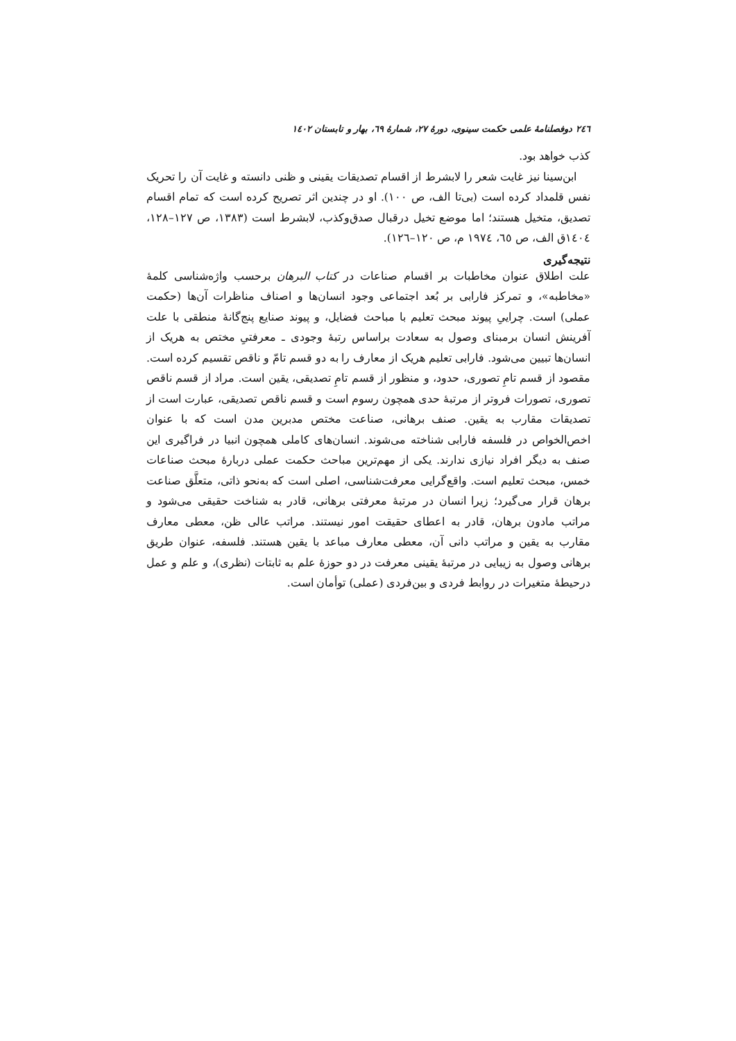٢٤٦ دوفصلنامهٔ علمی حکمت سینوی، دورهٔ ٢٧، شمارهٔ ٦٩، بهار و تابستان ١٤٠٢
کذب خواهد بود.
ابن‌سینا نیز غایت شعر را لابشرط از اقسام تصدیقات یقینی و ظنی دانسته و غایت آن را تحریک نفس قلمداد کرده است (بی‌تا الف، ص ١٠٠). او در چندین اثر تصریح کرده است که تمام اقسام تصدیق، متخیل هستند؛ اما موضع تخیل درقبال صدق‌وکذب، لابشرط است (١٣٨٣، ص ١٢٧–١٢٨، ١٤٠٤ق الف، ص ٦٥، ١٩٧٤ م، ص ١٢٠–١٢٦).
نتیجه‌گیری
علت اطلاق عنوان مخاطبات بر اقسام صناعات در کتاب البرهان برحسب واژه‌شناسی کلمهٔ «مخاطبه»، و تمرکز فارابی بر بُعد اجتماعی وجود انسان‌ها و اصناف مناظرات آن‌ها (حکمت عملی) است. چراییِ پیوند مبحث تعلیم با مباحث فضایل، و پیوند صنایع پنج‌گانهٔ منطقی با علت آفرینش انسان برمبنای وصول به سعادت براساس رتبهٔ وجودی ـ معرفتیِ مختص به هریک از انسان‌ها تبیین می‌شود. فارابی تعلیم هریک از معارف را به دو قسم تامّ و ناقص تقسیم کرده است. مقصود از قسم تامِ تصوری، حدود، و منظور از قسم تامِ تصدیقی، یقین است. مراد از قسم ناقص تصوری، تصورات فروتر از مرتبهٔ حدی همچون رسوم است و قسم ناقص تصدیقی، عبارت است از تصدیقات مقارب به یقین. صنف برهانی، صناعت مختص مدبرین مدن است که با عنوان اخص‌الخواص در فلسفه فارابی شناخته می‌شوند. انسان‌های کاملی همچون انبیا در فراگیری این صنف به دیگر افراد نیازی ندارند. یکی از مهم‌ترین مباحث حکمت عملی دربارهٔ مبحث صناعات خمس، مبحث تعلیم است. واقع‌گرایی معرفت‌شناسی، اصلی است که به‌نحو ذاتی، متعلَّق صناعت برهان قرار می‌گیرد؛ زیرا انسان در مرتبهٔ معرفتی برهانی، قادر به شناخت حقیقی می‌شود و مراتب مادون برهان، قادر به اعطای حقیقت امور نیستند. مراتب عالی ظن، معطی معارف مقارب به یقین و مراتب دانی آن، معطی معارف مباعد با یقین هستند. فلسفه، عنوان طریق برهانی وصول به زیبایی در مرتبهٔ یقینی معرفت در دو حوزهٔ علم به ثابتات (نظری)، و علم و عمل درحیطهٔ متغیرات در روابط فردی و بین‌فردی (عملی) توأمان است.